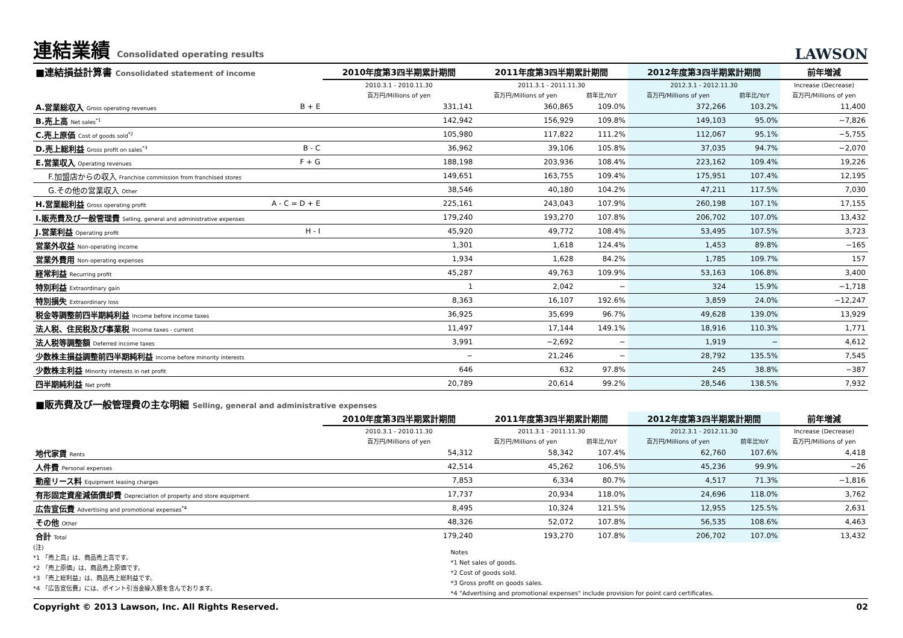連結業績 Consolidated operating results LAWSON
| ■連結損益計算書 Consolidated statement of income | | 2010年度第3四半期累計期間 | 2011年度第3四半期累計期間 | | 2012年度第3四半期累計期間 | | 前年増減 |
| --- | --- | --- | --- | --- | --- | --- | --- |
| | | 2010.3.1 - 2010.11.30 | 2011.3.1 - 2011.11.30 | | 2012.3.1 - 2012.11.30 | | Increase (Decrease) |
| | | 百万円/Millions of yen | 百万円/Millions of yen | 前年比/YoY | 百万円/Millions of yen | 前年比/YoY | 百万円/Millions of yen |
| A.営業総収入 Gross operating revenues | B + E | 331,141 | 360,865 | 109.0% | 372,266 | 103.2% | 11,400 |
| B.売上高 Net sales<sup>*1</sup> | | 142,942 | 156,929 | 109.8% | 149,103 | 95.0% | −7,826 |
| C.売上原価 Cost of goods sold<sup>*2</sup> | | 105,980 | 117,822 | 111.2% | 112,067 | 95.1% | −5,755 |
| D.売上総利益 Gross profit on sales<sup>*3</sup> | B - C | 36,962 | 39,106 | 105.8% | 37,035 | 94.7% | −2,070 |
| E.営業収入 Operating revenues | F + G | 188,198 | 203,936 | 108.4% | 223,162 | 109.4% | 19,226 |
| F.加盟店からの収入 Franchise commission from franchised stores | | 149,651 | 163,755 | 109.4% | 175,951 | 107.4% | 12,195 |
| G.その他の営業収入 Other | | 38,546 | 40,180 | 104.2% | 47,211 | 117.5% | 7,030 |
| H.営業総利益 Gross operating profit | A - C = D + E | 225,161 | 243,043 | 107.9% | 260,198 | 107.1% | 17,155 |
| I.販売費及び一般管理費 Selling, general and administrative expenses | | 179,240 | 193,270 | 107.8% | 206,702 | 107.0% | 13,432 |
| J.営業利益 Operating profit | H - I | 45,920 | 49,772 | 108.4% | 53,495 | 107.5% | 3,723 |
| 営業外収益 Non-operating income | | 1,301 | 1,618 | 124.4% | 1,453 | 89.8% | −165 |
| 営業外費用 Non-operating expenses | | 1,934 | 1,628 | 84.2% | 1,785 | 109.7% | 157 |
| 経常利益 Recurring profit | | 45,287 | 49,763 | 109.9% | 53,163 | 106.8% | 3,400 |
| 特別利益 Extraordinary gain | | 1 | 2,042 | − | 324 | 15.9% | −1,718 |
| 特別損失 Extraordinary loss | | 8,363 | 16,107 | 192.6% | 3,859 | 24.0% | −12,247 |
| 税金等調整前四半期純利益 Income before income taxes | | 36,925 | 35,699 | 96.7% | 49,628 | 139.0% | 13,929 |
| 法人税、住民税及び事業税 Income taxes - current | | 11,497 | 17,144 | 149.1% | 18,916 | 110.3% | 1,771 |
| 法人税等調整額 Deferred income taxes | | 3,991 | −2,692 | − | 1,919 | − | 4,612 |
| 少数株主損益調整前四半期純利益 Income before minority interests | | − | 21,246 | − | 28,792 | 135.5% | 7,545 |
| 少数株主利益 Minority interests in net profit | | 646 | 632 | 97.8% | 245 | 38.8% | −387 |
| 四半期純利益 Net profit | | 20,789 | 20,614 | 99.2% | 28,546 | 138.5% | 7,932 |
| ■販売費及び一般管理費の主な明細 Selling, general and administrative expenses | | | | | | | |
| | | 2010年度第3四半期累計期間 | 2011年度第3四半期累計期間 | | 2012年度第3四半期累計期間 | | 前年増減 |
| | | 2010.3.1 - 2010.11.30 | 2011.3.1 - 2011.11.30 | | 2012.3.1 - 2012.11.30 | | Increase (Decrease) |
| | | 百万円/Millions of yen | 百万円/Millions of yen | 前年比/YoY | 百万円/Millions of yen | 前年比YoY | 百万円/Millions of yen |
| 地代家賃 Rents | | 54,312 | 58,342 | 107.4% | 62,760 | 107.6% | 4,418 |
| 人件費 Personal expenses | | 42,514 | 45,262 | 106.5% | 45,236 | 99.9% | −26 |
| 動産リース料 Equipment leasing charges | | 7,853 | 6,334 | 80.7% | 4,517 | 71.3% | −1,816 |
| 有形固定資産減価償却費 Depreciation of property and store equipment | | 17,737 | 20,934 | 118.0% | 24,696 | 118.0% | 3,762 |
| 広告宣伝費 Advertising and promotional expenses<sup>*4</sup> | | 8,495 | 10,324 | 121.5% | 12,955 | 125.5% | 2,631 |
| その他 Other | | 48,326 | 52,072 | 107.8% | 56,535 | 108.6% | 4,463 |
| 合計 Total | | 179,240 | 193,270 | 107.8% | 206,702 | 107.0% | 13,432 |
(注)
*1 「売上高」は、商品売上高です。
*2 「売上原価」は、商品売上原価です。
*3 「売上総利益」は、商品売上総利益です。
*4 「広告宣伝費」には、ポイント引当金繰入額を含んでおります。
Notes
*1 Net sales of goods.
*2 Cost of goods sold.
*3 Gross profit on goods sales.
*4 "Advertising and promotional expenses" include provision for point card certificates.
Copyright © 2013 Lawson, Inc. All Rights Reserved. 02